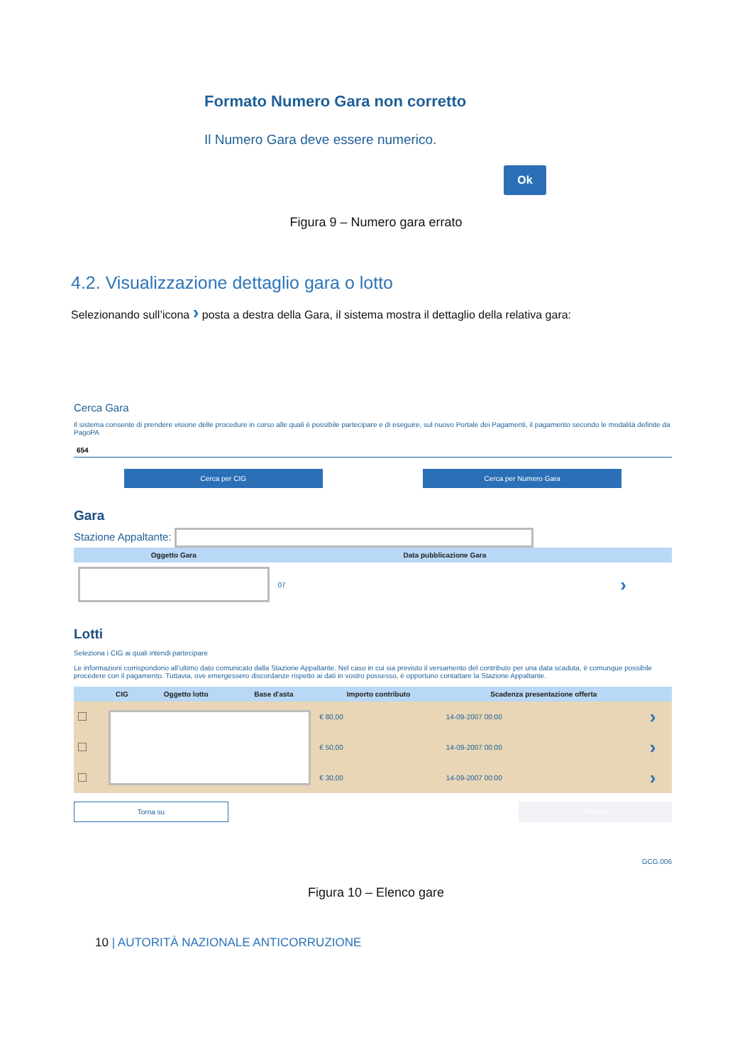Formato Numero Gara non corretto
Il Numero Gara deve essere numerico.
Ok
Figura 9 – Numero gara errato
4.2. Visualizzazione dettaglio gara o lotto
Selezionando sull’icona › posta a destra della Gara, il sistema mostra il dettaglio della relativa gara:
Cerca Gara
Il sistema consente di prendere visione delle procedure in corso alle quali è possibile partecipare e di eseguire, sul nuovo Portale dei Pagamenti, il pagamento secondo le modalità definite da PagoPA
654
Cerca per CIG Cerca per Numero Gara
Gara
Stazione Appaltante:
| Oggetto Gara | Data pubblicazione Gara | |
| --- | --- | --- |
| | 07 | › |
Lotti
Seleziona i CIG ai quali intendi partecipare
Le informazioni corrispondono all'ultimo dato comunicato dalla Stazione Appaltante. Nel caso in cui sia previsto il versamento del contributo per una data scaduta, è comunque possibile procedere con il pagamento. Tuttavia, ove emergessero discordanze rispetto ai dati in vostro possesso, è opportuno contattare la Stazione Appaltante.
| | CIG | Oggetto lotto | Base d'asta | Importo contributo | Scadenza presentazione offerta | |
| --- | --- | --- | --- | --- | --- | --- |
| | | | | € 80,00 | 14-09-2007 00:00 | › |
| | | | | € 50,00 | 14-09-2007 00:00 | › |
| | | | | € 30,00 | 14-09-2007 00:00 | › |
Torna su Procedi
GCG.006
Figura 10 – Elenco gare
10 | AUTORITÀ NAZIONALE ANTICORRUZIONE